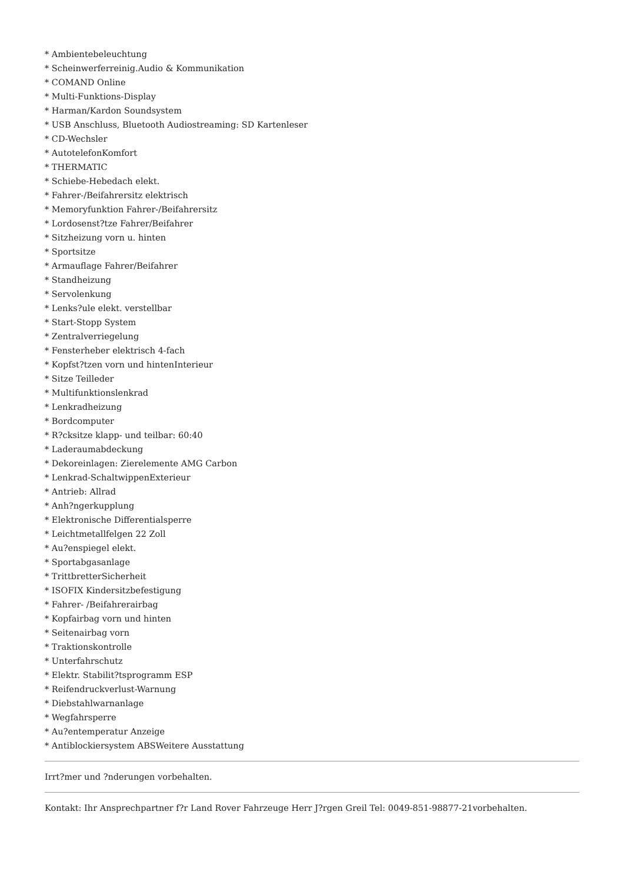* Ambientebeleuchtung
* Scheinwerferreinig.Audio & Kommunikation
* COMAND Online
* Multi-Funktions-Display
* Harman/Kardon Soundsystem
* USB Anschluss, Bluetooth Audiostreaming: SD Kartenleser
* CD-Wechsler
* AutotelefonKomfort
* THERMATIC
* Schiebe-Hebedach elekt.
* Fahrer-/Beifahrersitz elektrisch
* Memoryfunktion Fahrer-/Beifahrersitz
* Lordosenst?tze Fahrer/Beifahrer
* Sitzheizung vorn u. hinten
* Sportsitze
* Armauflage Fahrer/Beifahrer
* Standheizung
* Servolenkung
* Lenks?ule elekt. verstellbar
* Start-Stopp System
* Zentralverriegelung
* Fensterheber elektrisch 4-fach
* Kopfst?tzen vorn und hintenInterieur
* Sitze Teilleder
* Multifunktionslenkrad
* Lenkradheizung
* Bordcomputer
* R?cksitze klapp- und teilbar: 60:40
* Laderaumabdeckung
* Dekoreinlagen: Zierelemente AMG Carbon
* Lenkrad-SchaltwippenExterieur
* Antrieb: Allrad
* Anh?ngerkupplung
* Elektronische Differentialsperre
* Leichtmetallfelgen 22 Zoll
* Au?enspiegel elekt.
* Sportabgasanlage
* TrittbretterSicherheit
* ISOFIX Kindersitzbefestigung
* Fahrer- /Beifahrerairbag
* Kopfairbag vorn und hinten
* Seitenairbag vorn
* Traktionskontrolle
* Unterfahrschutz
* Elektr. Stabilit?tsprogramm ESP
* Reifendruckverlust-Warnung
* Diebstahlwarnanlage
* Wegfahrsperre
* Au?entemperatur Anzeige
* Antiblockiersystem ABSWeitere Ausstattung
Irrt?mer und ?nderungen vorbehalten.
Kontakt: Ihr Ansprechpartner f?r Land Rover Fahrzeuge Herr J?rgen Greil Tel: 0049-851-98877-21vorbehalten.